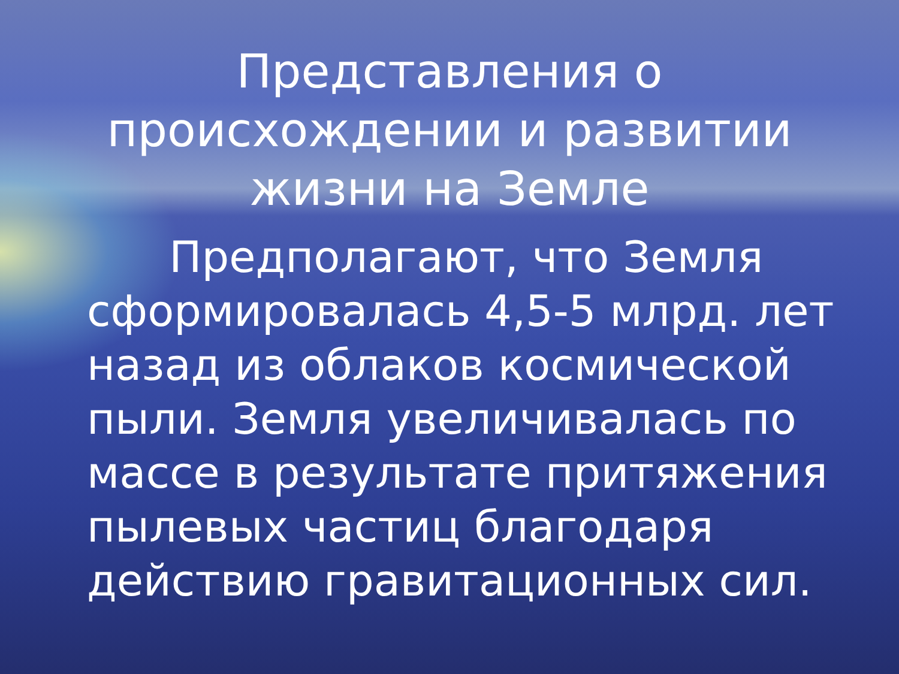Представления о происхождении и развитии жизни на Земле
Предполагают, что Земля сформировалась 4,5-5 млрд. лет назад из облаков космической пыли. Земля увеличивалась по массе в результате притяжения пылевых частиц благодаря действию гравитационных сил.